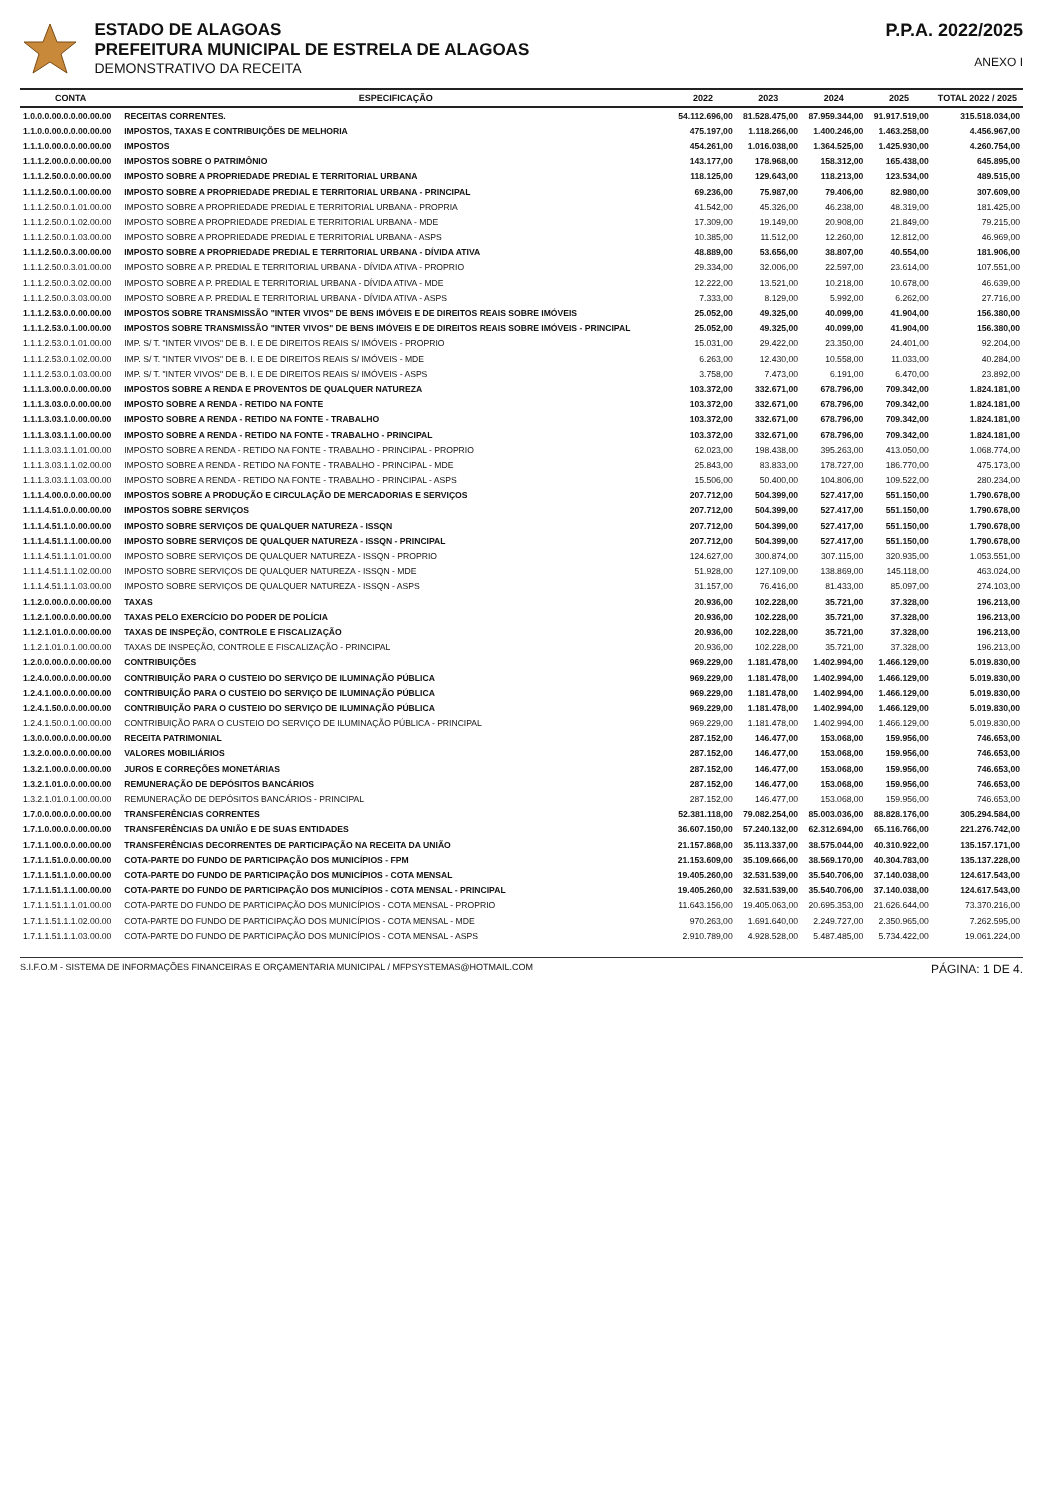ESTADO DE ALAGOAS
PREFEITURA MUNICIPAL DE ESTRELA DE ALAGOAS
DEMONSTRATIVO DA RECEITA
P.P.A. 2022/2025
ANEXO I
| CONTA | ESPECIFICAÇÃO | 2022 | 2023 | 2024 | 2025 | TOTAL 2022 / 2025 |
| --- | --- | --- | --- | --- | --- | --- |
| 1.0.0.0.00.0.0.00.00.00 | RECEITAS CORRENTES. | 54.112.696,00 | 81.528.475,00 | 87.959.344,00 | 91.917.519,00 | 315.518.034,00 |
| 1.1.0.0.00.0.0.00.00.00 | IMPOSTOS, TAXAS E CONTRIBUIÇÕES DE MELHORIA | 475.197,00 | 1.118.266,00 | 1.400.246,00 | 1.463.258,00 | 4.456.967,00 |
| 1.1.1.0.00.0.0.00.00.00 | IMPOSTOS | 454.261,00 | 1.016.038,00 | 1.364.525,00 | 1.425.930,00 | 4.260.754,00 |
| 1.1.1.2.00.0.0.00.00.00 | IMPOSTOS SOBRE O PATRIMÔNIO | 143.177,00 | 178.968,00 | 158.312,00 | 165.438,00 | 645.895,00 |
| 1.1.1.2.50.0.0.00.00.00 | IMPOSTO SOBRE A PROPRIEDADE PREDIAL E TERRITORIAL URBANA | 118.125,00 | 129.643,00 | 118.213,00 | 123.534,00 | 489.515,00 |
| 1.1.1.2.50.0.1.00.00.00 | IMPOSTO SOBRE A PROPRIEDADE PREDIAL E TERRITORIAL URBANA - PRINCIPAL | 69.236,00 | 75.987,00 | 79.406,00 | 82.980,00 | 307.609,00 |
| 1.1.1.2.50.0.1.01.00.00 | IMPOSTO SOBRE A PROPRIEDADE PREDIAL E TERRITORIAL URBANA - PROPRIA | 41.542,00 | 45.326,00 | 46.238,00 | 48.319,00 | 181.425,00 |
| 1.1.1.2.50.0.1.02.00.00 | IMPOSTO SOBRE A PROPRIEDADE PREDIAL E TERRITORIAL URBANA - MDE | 17.309,00 | 19.149,00 | 20.908,00 | 21.849,00 | 79.215,00 |
| 1.1.1.2.50.0.1.03.00.00 | IMPOSTO SOBRE A PROPRIEDADE PREDIAL E TERRITORIAL URBANA - ASPS | 10.385,00 | 11.512,00 | 12.260,00 | 12.812,00 | 46.969,00 |
| 1.1.1.2.50.0.3.00.00.00 | IMPOSTO SOBRE A PROPRIEDADE PREDIAL E TERRITORIAL URBANA - DÍVIDA ATIVA | 48.889,00 | 53.656,00 | 38.807,00 | 40.554,00 | 181.906,00 |
| 1.1.1.2.50.0.3.01.00.00 | IMPOSTO SOBRE A P. PREDIAL E TERRITORIAL URBANA - DÍVIDA ATIVA - PROPRIO | 29.334,00 | 32.006,00 | 22.597,00 | 23.614,00 | 107.551,00 |
| 1.1.1.2.50.0.3.02.00.00 | IMPOSTO SOBRE A P. PREDIAL E TERRITORIAL URBANA - DÍVIDA ATIVA - MDE | 12.222,00 | 13.521,00 | 10.218,00 | 10.678,00 | 46.639,00 |
| 1.1.1.2.50.0.3.03.00.00 | IMPOSTO SOBRE A P. PREDIAL E TERRITORIAL URBANA - DÍVIDA ATIVA - ASPS | 7.333,00 | 8.129,00 | 5.992,00 | 6.262,00 | 27.716,00 |
| 1.1.1.2.53.0.0.00.00.00 | IMPOSTOS SOBRE TRANSMISSÃO "INTER VIVOS" DE BENS IMÓVEIS E DE DIREITOS REAIS SOBRE IMÓVEIS | 25.052,00 | 49.325,00 | 40.099,00 | 41.904,00 | 156.380,00 |
| 1.1.1.2.53.0.1.00.00.00 | IMPOSTOS SOBRE TRANSMISSÃO "INTER VIVOS" DE BENS IMÓVEIS E DE DIREITOS REAIS SOBRE IMÓVEIS - PRINCIPAL | 25.052,00 | 49.325,00 | 40.099,00 | 41.904,00 | 156.380,00 |
| 1.1.1.2.53.0.1.01.00.00 | IMP. S/ T. "INTER VIVOS" DE B. I. E DE DIREITOS REAIS S/ IMÓVEIS - PROPRIO | 15.031,00 | 29.422,00 | 23.350,00 | 24.401,00 | 92.204,00 |
| 1.1.1.2.53.0.1.02.00.00 | IMP. S/ T. "INTER VIVOS" DE B. I. E DE DIREITOS REAIS S/ IMÓVEIS - MDE | 6.263,00 | 12.430,00 | 10.558,00 | 11.033,00 | 40.284,00 |
| 1.1.1.2.53.0.1.03.00.00 | IMP. S/ T. "INTER VIVOS" DE B. I. E DE DIREITOS REAIS S/ IMÓVEIS - ASPS | 3.758,00 | 7.473,00 | 6.191,00 | 6.470,00 | 23.892,00 |
| 1.1.1.3.00.0.0.00.00.00 | IMPOSTOS SOBRE A RENDA E PROVENTOS DE QUALQUER NATUREZA | 103.372,00 | 332.671,00 | 678.796,00 | 709.342,00 | 1.824.181,00 |
| 1.1.1.3.03.0.0.00.00.00 | IMPOSTO SOBRE A RENDA - RETIDO NA FONTE | 103.372,00 | 332.671,00 | 678.796,00 | 709.342,00 | 1.824.181,00 |
| 1.1.1.3.03.1.0.00.00.00 | IMPOSTO SOBRE A RENDA - RETIDO NA FONTE - TRABALHO | 103.372,00 | 332.671,00 | 678.796,00 | 709.342,00 | 1.824.181,00 |
| 1.1.1.3.03.1.1.00.00.00 | IMPOSTO SOBRE A RENDA - RETIDO NA FONTE - TRABALHO - PRINCIPAL | 103.372,00 | 332.671,00 | 678.796,00 | 709.342,00 | 1.824.181,00 |
| 1.1.1.3.03.1.1.01.00.00 | IMPOSTO SOBRE A RENDA - RETIDO NA FONTE - TRABALHO - PRINCIPAL - PROPRIO | 62.023,00 | 198.438,00 | 395.263,00 | 413.050,00 | 1.068.774,00 |
| 1.1.1.3.03.1.1.02.00.00 | IMPOSTO SOBRE A RENDA - RETIDO NA FONTE - TRABALHO - PRINCIPAL - MDE | 25.843,00 | 83.833,00 | 178.727,00 | 186.770,00 | 475.173,00 |
| 1.1.1.3.03.1.1.03.00.00 | IMPOSTO SOBRE A RENDA - RETIDO NA FONTE - TRABALHO - PRINCIPAL - ASPS | 15.506,00 | 50.400,00 | 104.806,00 | 109.522,00 | 280.234,00 |
| 1.1.1.4.00.0.0.00.00.00 | IMPOSTOS SOBRE A PRODUÇÃO E CIRCULAÇÃO DE MERCADORIAS E SERVIÇOS | 207.712,00 | 504.399,00 | 527.417,00 | 551.150,00 | 1.790.678,00 |
| 1.1.1.4.51.0.0.00.00.00 | IMPOSTOS SOBRE SERVIÇOS | 207.712,00 | 504.399,00 | 527.417,00 | 551.150,00 | 1.790.678,00 |
| 1.1.1.4.51.1.0.00.00.00 | IMPOSTO SOBRE SERVIÇOS DE QUALQUER NATUREZA - ISSQN | 207.712,00 | 504.399,00 | 527.417,00 | 551.150,00 | 1.790.678,00 |
| 1.1.1.4.51.1.1.00.00.00 | IMPOSTO SOBRE SERVIÇOS DE QUALQUER NATUREZA - ISSQN - PRINCIPAL | 207.712,00 | 504.399,00 | 527.417,00 | 551.150,00 | 1.790.678,00 |
| 1.1.1.4.51.1.1.01.00.00 | IMPOSTO SOBRE SERVIÇOS DE QUALQUER NATUREZA - ISSQN - PROPRIO | 124.627,00 | 300.874,00 | 307.115,00 | 320.935,00 | 1.053.551,00 |
| 1.1.1.4.51.1.1.02.00.00 | IMPOSTO SOBRE SERVIÇOS DE QUALQUER NATUREZA - ISSQN - MDE | 51.928,00 | 127.109,00 | 138.869,00 | 145.118,00 | 463.024,00 |
| 1.1.1.4.51.1.1.03.00.00 | IMPOSTO SOBRE SERVIÇOS DE QUALQUER NATUREZA - ISSQN - ASPS | 31.157,00 | 76.416,00 | 81.433,00 | 85.097,00 | 274.103,00 |
| 1.1.2.0.00.0.0.00.00.00 | TAXAS | 20.936,00 | 102.228,00 | 35.721,00 | 37.328,00 | 196.213,00 |
| 1.1.2.1.00.0.0.00.00.00 | TAXAS PELO EXERCÍCIO DO PODER DE POLÍCIA | 20.936,00 | 102.228,00 | 35.721,00 | 37.328,00 | 196.213,00 |
| 1.1.2.1.01.0.0.00.00.00 | TAXAS DE INSPEÇÃO, CONTROLE E FISCALIZAÇÃO | 20.936,00 | 102.228,00 | 35.721,00 | 37.328,00 | 196.213,00 |
| 1.1.2.1.01.0.1.00.00.00 | TAXAS DE INSPEÇÃO, CONTROLE E FISCALIZAÇÃO - PRINCIPAL | 20.936,00 | 102.228,00 | 35.721,00 | 37.328,00 | 196.213,00 |
| 1.2.0.0.00.0.0.00.00.00 | CONTRIBUIÇÕES | 969.229,00 | 1.181.478,00 | 1.402.994,00 | 1.466.129,00 | 5.019.830,00 |
| 1.2.4.0.00.0.0.00.00.00 | CONTRIBUIÇÃO PARA O CUSTEIO DO SERVIÇO DE ILUMINAÇÃO PÚBLICA | 969.229,00 | 1.181.478,00 | 1.402.994,00 | 1.466.129,00 | 5.019.830,00 |
| 1.2.4.1.00.0.0.00.00.00 | CONTRIBUIÇÃO PARA O CUSTEIO DO SERVIÇO DE ILUMINAÇÃO PÚBLICA | 969.229,00 | 1.181.478,00 | 1.402.994,00 | 1.466.129,00 | 5.019.830,00 |
| 1.2.4.1.50.0.0.00.00.00 | CONTRIBUIÇÃO PARA O CUSTEIO DO SERVIÇO DE ILUMINAÇÃO PÚBLICA | 969.229,00 | 1.181.478,00 | 1.402.994,00 | 1.466.129,00 | 5.019.830,00 |
| 1.2.4.1.50.0.1.00.00.00 | CONTRIBUIÇÃO PARA O CUSTEIO DO SERVIÇO DE ILUMINAÇÃO PÚBLICA - PRINCIPAL | 969.229,00 | 1.181.478,00 | 1.402.994,00 | 1.466.129,00 | 5.019.830,00 |
| 1.3.0.0.00.0.0.00.00.00 | RECEITA PATRIMONIAL | 287.152,00 | 146.477,00 | 153.068,00 | 159.956,00 | 746.653,00 |
| 1.3.2.0.00.0.0.00.00.00 | VALORES MOBILIÁRIOS | 287.152,00 | 146.477,00 | 153.068,00 | 159.956,00 | 746.653,00 |
| 1.3.2.1.00.0.0.00.00.00 | JUROS E CORREÇÕES MONETÁRIAS | 287.152,00 | 146.477,00 | 153.068,00 | 159.956,00 | 746.653,00 |
| 1.3.2.1.01.0.0.00.00.00 | REMUNERAÇÃO DE DEPÓSITOS BANCÁRIOS | 287.152,00 | 146.477,00 | 153.068,00 | 159.956,00 | 746.653,00 |
| 1.3.2.1.01.0.1.00.00.00 | REMUNERAÇÃO DE DEPÓSITOS BANCÁRIOS - PRINCIPAL | 287.152,00 | 146.477,00 | 153.068,00 | 159.956,00 | 746.653,00 |
| 1.7.0.0.00.0.0.00.00.00 | TRANSFERÊNCIAS CORRENTES | 52.381.118,00 | 79.082.254,00 | 85.003.036,00 | 88.828.176,00 | 305.294.584,00 |
| 1.7.1.0.00.0.0.00.00.00 | TRANSFERÊNCIAS DA UNIÃO E DE SUAS ENTIDADES | 36.607.150,00 | 57.240.132,00 | 62.312.694,00 | 65.116.766,00 | 221.276.742,00 |
| 1.7.1.1.00.0.0.00.00.00 | TRANSFERÊNCIAS DECORRENTES DE PARTICIPAÇÃO NA RECEITA DA UNIÃO | 21.157.868,00 | 35.113.337,00 | 38.575.044,00 | 40.310.922,00 | 135.157.171,00 |
| 1.7.1.1.51.0.0.00.00.00 | COTA-PARTE DO FUNDO DE PARTICIPAÇÃO DOS MUNICÍPIOS - FPM | 21.153.609,00 | 35.109.666,00 | 38.569.170,00 | 40.304.783,00 | 135.137.228,00 |
| 1.7.1.1.51.1.0.00.00.00 | COTA-PARTE DO FUNDO DE PARTICIPAÇÃO DOS MUNICÍPIOS - COTA MENSAL | 19.405.260,00 | 32.531.539,00 | 35.540.706,00 | 37.140.038,00 | 124.617.543,00 |
| 1.7.1.1.51.1.1.00.00.00 | COTA-PARTE DO FUNDO DE PARTICIPAÇÃO DOS MUNICÍPIOS - COTA MENSAL - PRINCIPAL | 19.405.260,00 | 32.531.539,00 | 35.540.706,00 | 37.140.038,00 | 124.617.543,00 |
| 1.7.1.1.51.1.1.01.00.00 | COTA-PARTE DO FUNDO DE PARTICIPAÇÃO DOS MUNICÍPIOS - COTA MENSAL - PROPRIO | 11.643.156,00 | 19.405.063,00 | 20.695.353,00 | 21.626.644,00 | 73.370.216,00 |
| 1.7.1.1.51.1.1.02.00.00 | COTA-PARTE DO FUNDO DE PARTICIPAÇÃO DOS MUNICÍPIOS - COTA MENSAL - MDE | 970.263,00 | 1.691.640,00 | 2.249.727,00 | 2.350.965,00 | 7.262.595,00 |
| 1.7.1.1.51.1.1.03.00.00 | COTA-PARTE DO FUNDO DE PARTICIPAÇÃO DOS MUNICÍPIOS - COTA MENSAL - ASPS | 2.910.789,00 | 4.928.528,00 | 5.487.485,00 | 5.734.422,00 | 19.061.224,00 |
S.I.F.O.M - SISTEMA DE INFORMAÇÕES FINANCEIRAS E ORÇAMENTARIA MUNICIPAL / MFPSYSTEMAS@HOTMAIL.COM PÁGINA: 1 DE 4.